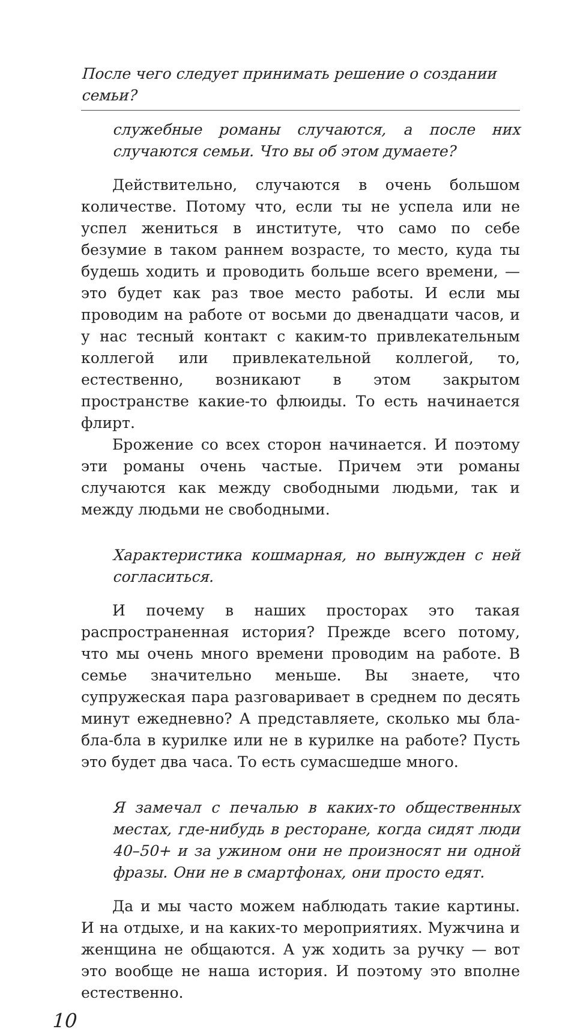После чего следует принимать решение о создании семьи?
служебные романы случаются, а после них случаются семьи. Что вы об этом думаете?
Действительно, случаются в очень большом количестве. Потому что, если ты не успела или не успел жениться в институте, что само по себе безумие в таком раннем возрасте, то место, куда ты будешь ходить и проводить больше всего времени, — это будет как раз твое место работы. И если мы проводим на работе от восьми до двенадцати часов, и у нас тесный контакт с каким-то привлекательным коллегой или привлекательной коллегой, то, естественно, возникают в этом закрытом пространстве какие-то флюиды. То есть начинается флирт.
Брожение со всех сторон начинается. И поэтому эти романы очень частые. Причем эти романы случаются как между свободными людьми, так и между людьми не свободными.
Характеристика кошмарная, но вынужден с ней согласиться.
И почему в наших просторах это такая распространенная история? Прежде всего потому, что мы очень много времени проводим на работе. В семье значительно меньше. Вы знаете, что супружеская пара разговаривает в среднем по десять минут ежедневно? А представляете, сколько мы бла-бла-бла в курилке или не в курилке на работе? Пусть это будет два часа. То есть сумасшедше много.
Я замечал с печалью в каких-то общественных местах, где-нибудь в ресторане, когда сидят люди 40–50+ и за ужином они не произносят ни одной фразы. Они не в смартфонах, они просто едят.
Да и мы часто можем наблюдать такие картины. И на отдыхе, и на каких-то мероприятиях. Мужчина и женщина не общаются. А уж ходить за ручку — вот это вообще не наша история. И поэтому это вполне естественно.
10